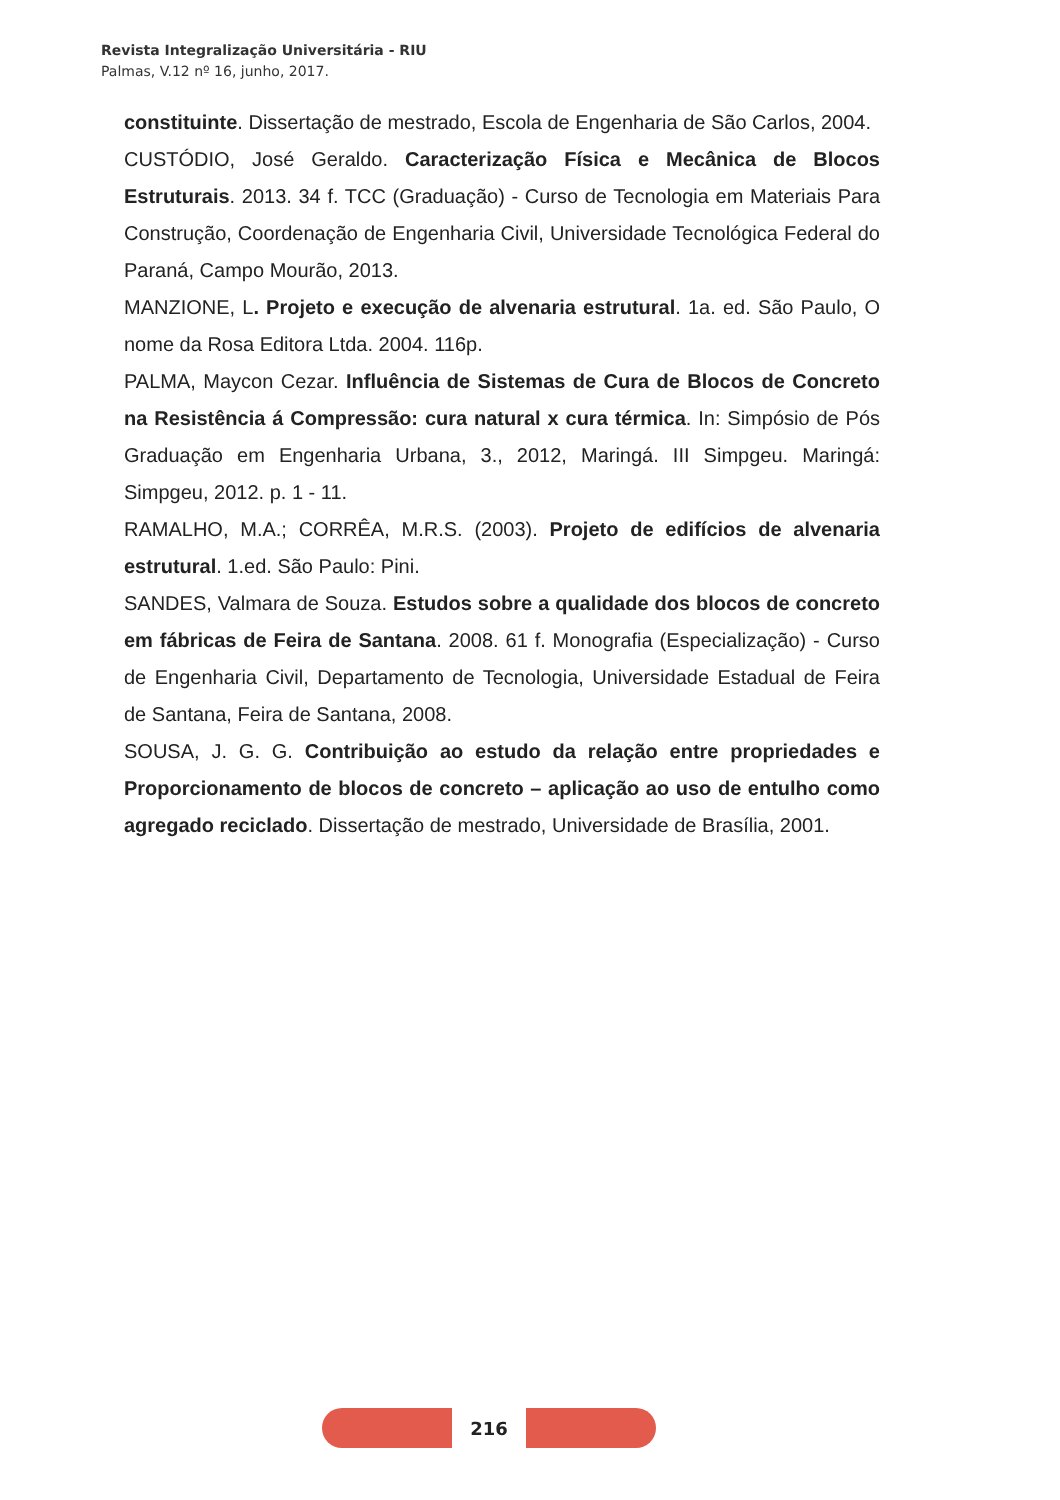Revista Integralização Universitária - RIU
Palmas, V.12 nº 16, junho, 2017.
constituinte. Dissertação de mestrado, Escola de Engenharia de São Carlos, 2004.
CUSTÓDIO, José Geraldo. Caracterização Física e Mecânica de Blocos Estruturais. 2013. 34 f. TCC (Graduação) - Curso de Tecnologia em Materiais Para Construção, Coordenação de Engenharia Civil, Universidade Tecnológica Federal do Paraná, Campo Mourão, 2013.
MANZIONE, L. Projeto e execução de alvenaria estrutural. 1a. ed. São Paulo, O nome da Rosa Editora Ltda. 2004. 116p.
PALMA, Maycon Cezar. Influência de Sistemas de Cura de Blocos de Concreto na Resistência á Compressão: cura natural x cura térmica. In: Simpósio de Pós Graduação em Engenharia Urbana, 3., 2012, Maringá. III Simpgeu. Maringá: Simpgeu, 2012. p. 1 - 11.
RAMALHO, M.A.; CORRÊA, M.R.S. (2003). Projeto de edifícios de alvenaria estrutural. 1.ed. São Paulo: Pini.
SANDES, Valmara de Souza. Estudos sobre a qualidade dos blocos de concreto em fábricas de Feira de Santana. 2008. 61 f. Monografia (Especialização) - Curso de Engenharia Civil, Departamento de Tecnologia, Universidade Estadual de Feira de Santana, Feira de Santana, 2008.
SOUSA, J. G. G. Contribuição ao estudo da relação entre propriedades e Proporcionamento de blocos de concreto – aplicação ao uso de entulho como agregado reciclado. Dissertação de mestrado, Universidade de Brasília, 2001.
216